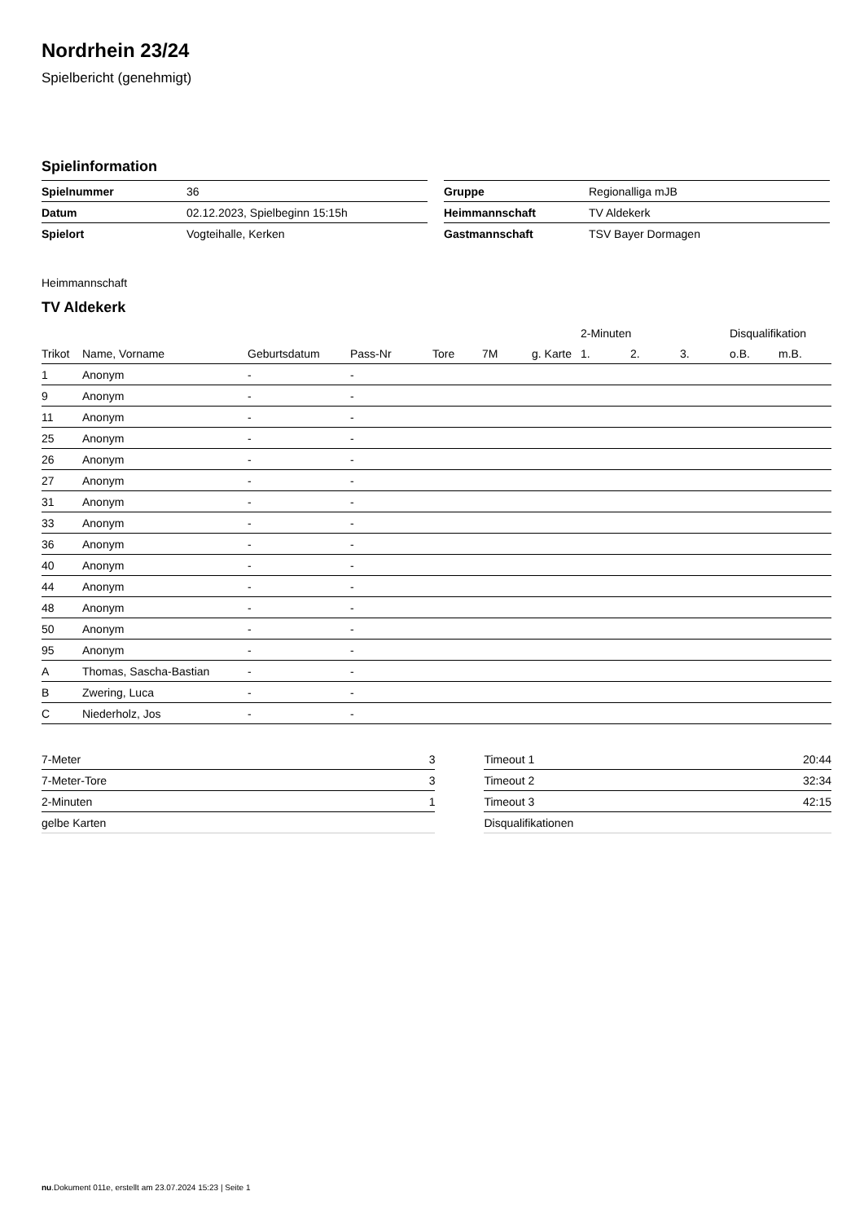Nordrhein 23/24
Spielbericht (genehmigt)
Spielinformation
| Spielnummer | 36 |
| Datum | 02.12.2023, Spielbeginn 15:15h |
| Spielort | Vogteihalle, Kerken |
| Gruppe | Regionalliga mJB |
| Heimmannschaft | TV Aldekerk |
| Gastmannschaft | TSV Bayer Dormagen |
Heimmannschaft
TV Aldekerk
| | | | | | | | 2-Minuten | | | Disqualifikation | |
| --- | --- | --- | --- | --- | --- | --- | --- | --- | --- | --- | --- |
| Trikot | Name, Vorname | Geburtsdatum | Pass-Nr | Tore | 7M | g. Karte | 1. | 2. | 3. | o.B. | m.B. |
| 1 | Anonym | - | - | | | | | | | | |
| 9 | Anonym | - | - | | | | | | | | |
| 11 | Anonym | - | - | | | | | | | | |
| 25 | Anonym | - | - | | | | | | | | |
| 26 | Anonym | - | - | | | | | | | | |
| 27 | Anonym | - | - | | | | | | | | |
| 31 | Anonym | - | - | | | | | | | | |
| 33 | Anonym | - | - | | | | | | | | |
| 36 | Anonym | - | - | | | | | | | | |
| 40 | Anonym | - | - | | | | | | | | |
| 44 | Anonym | - | - | | | | | | | | |
| 48 | Anonym | - | - | | | | | | | | |
| 50 | Anonym | - | - | | | | | | | | |
| 95 | Anonym | - | - | | | | | | | | |
| A | Thomas, Sascha-Bastian | - | - | | | | | | | | |
| B | Zwering, Luca | - | - | | | | | | | | |
| C | Niederholz, Jos | - | - | | | | | | | | |
| 7-Meter | 3 |
| 7-Meter-Tore | 3 |
| 2-Minuten | 1 |
| gelbe Karten | |
| Timeout 1 | 20:44 |
| Timeout 2 | 32:34 |
| Timeout 3 | 42:15 |
| Disqualifikationen | |
nu.Dokument 011e, erstellt am 23.07.2024 15:23 | Seite 1